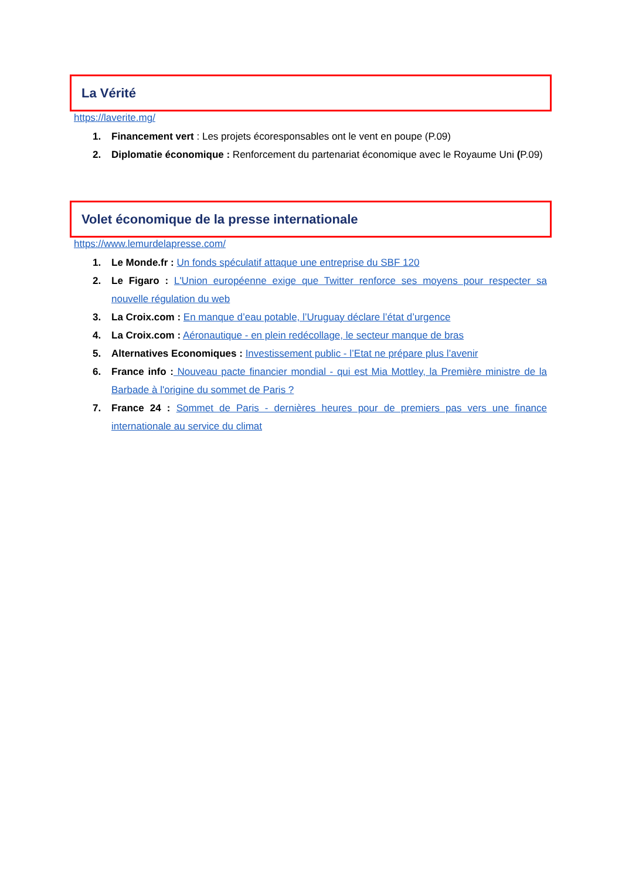La Vérité
https://laverite.mg/
1. Financement vert : Les projets écoresponsables ont le vent en poupe (P.09)
2. Diplomatie économique : Renforcement du partenariat économique avec le Royaume Uni (P.09)
Volet économique de la presse internationale
https://www.lemurdelapresse.com/
1. Le Monde.fr : Un fonds spéculatif attaque une entreprise du SBF 120
2. Le Figaro : L'Union européenne exige que Twitter renforce ses moyens pour respecter sa nouvelle régulation du web
3. La Croix.com : En manque d’eau potable, l’Uruguay déclare l’état d’urgence
4. La Croix.com : Aéronautique - en plein redécollage, le secteur manque de bras
5. Alternatives Economiques : Investissement public - l’Etat ne prépare plus l’avenir
6. France info : Nouveau pacte financier mondial - qui est Mia Mottley, la Première ministre de la Barbade à l'origine du sommet de Paris ?
7. France 24 : Sommet de Paris - dernières heures pour de premiers pas vers une finance internationale au service du climat